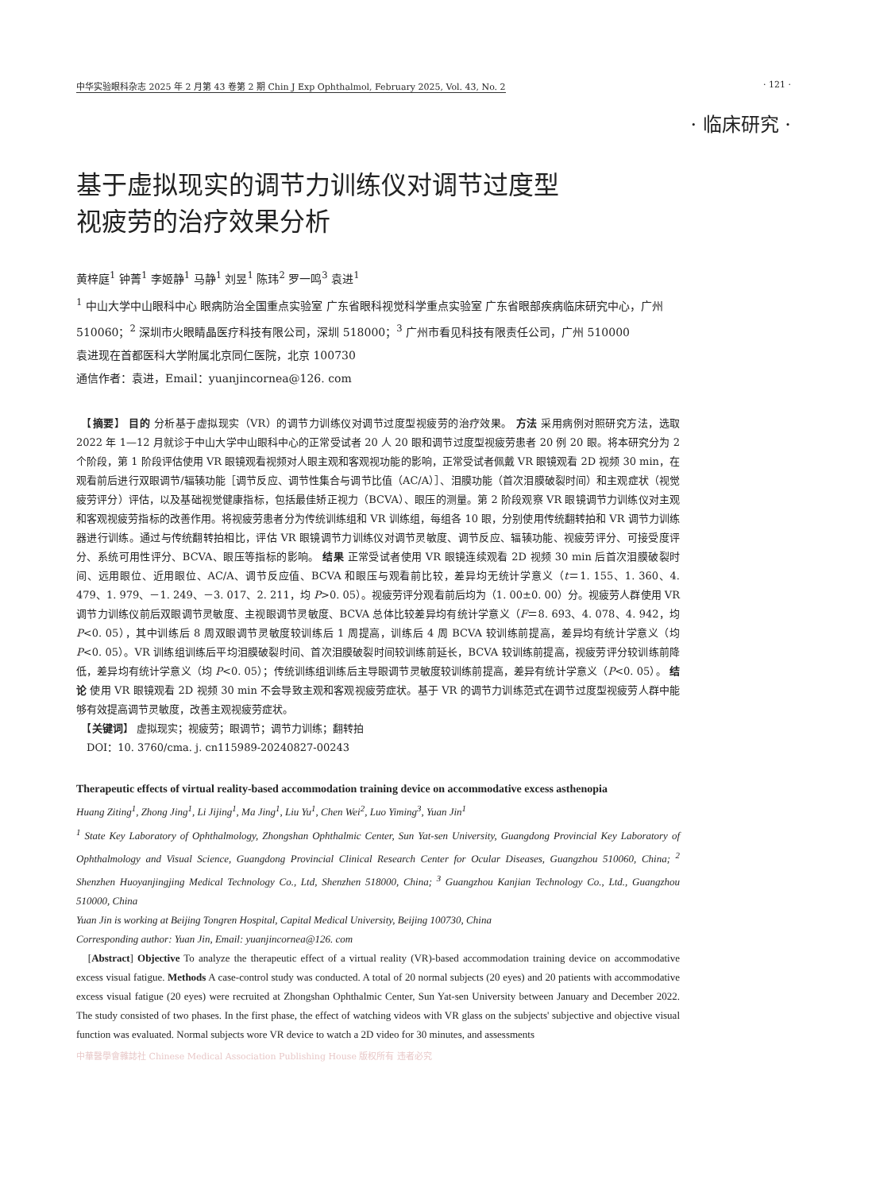中华实验眼科杂志 2025 年 2 月第 43 卷第 2 期 Chin J Exp Ophthalmol, February 2025, Vol. 43, No. 2 · 121 ·
· 临床研究 ·
基于虚拟现实的调节力训练仪对调节过度型
视疲劳的治疗效果分析
黄梓庭<sup>1</sup> 钟菁<sup>1</sup> 李姬静<sup>1</sup> 马静<sup>1</sup> 刘昱<sup>1</sup> 陈玮<sup>2</sup> 罗一鸣<sup>3</sup> 袁进<sup>1</sup>
<sup>1</sup> 中山大学中山眼科中心 眼病防治全国重点实验室 广东省眼科视觉科学重点实验室 广东省眼部疾病临床研究中心，广州 510060；<sup>2</sup> 深圳市火眼睛晶医疗科技有限公司，深圳 518000；<sup>3</sup> 广州市看见科技有限责任公司，广州 510000
袁进现在首都医科大学附属北京同仁医院，北京 100730
通信作者：袁进，Email：yuanjincornea@126. com
　【摘要】 目的 分析基于虚拟现实（VR）的调节力训练仪对调节过度型视疲劳的治疗效果。 方法 采用病例对照研究方法，选取 2022 年 1—12 月就诊于中山大学中山眼科中心的正常受试者 20 人 20 眼和调节过度型视疲劳患者 20 例 20 眼。将本研究分为 2 个阶段，第 1 阶段评估使用 VR 眼镜观看视频对人眼主观和客观视功能的影响，正常受试者佩戴 VR 眼镜观看 2D 视频 30 min，在观看前后进行双眼调节/辐辏功能［调节反应、调节性集合与调节比值（AC/A）］、泪膜功能（首次泪膜破裂时间）和主观症状（视觉疲劳评分）评估，以及基础视觉健康指标，包括最佳矫正视力（BCVA）、眼压的测量。第 2 阶段观察 VR 眼镜调节力训练仪对主观和客观视疲劳指标的改善作用。将视疲劳患者分为传统训练组和 VR 训练组，每组各 10 眼，分别使用传统翻转拍和 VR 调节力训练器进行训练。通过与传统翻转拍相比，评估 VR 眼镜调节力训练仪对调节灵敏度、调节反应、辐辏功能、视疲劳评分、可接受度评分、系统可用性评分、BCVA、眼压等指标的影响。 结果 正常受试者使用 VR 眼镜连续观看 2D 视频 30 min 后首次泪膜破裂时间、远用眼位、近用眼位、AC/A、调节反应值、BCVA 和眼压与观看前比较，差异均无统计学意义（t＝1. 155、1. 360、4. 479、1. 979、－1. 249、－3. 017、2. 211，均 P>0. 05）。视疲劳评分观看前后均为（1. 00±0. 00）分。视疲劳人群使用 VR 调节力训练仪前后双眼调节灵敏度、主视眼调节灵敏度、BCVA 总体比较差异均有统计学意义（F＝8. 693、4. 078、4. 942，均 P<0. 05），其中训练后 8 周双眼调节灵敏度较训练后 1 周提高，训练后 4 周 BCVA 较训练前提高，差异均有统计学意义（均 P<0. 05）。VR 训练组训练后平均泪膜破裂时间、首次泪膜破裂时间较训练前延长，BCVA 较训练前提高，视疲劳评分较训练前降低，差异均有统计学意义（均 P<0. 05）；传统训练组训练后主导眼调节灵敏度较训练前提高，差异有统计学意义（P<0. 05）。 结论 使用 VR 眼镜观看 2D 视频 30 min 不会导致主观和客观视疲劳症状。基于 VR 的调节力训练范式在调节过度型视疲劳人群中能够有效提高调节灵敏度，改善主观视疲劳症状。
　【关键词】 虚拟现实；视疲劳；眼调节；调节力训练；翻转拍
　DOI：10. 3760/cma. j. cn115989-20240827-00243
Therapeutic effects of virtual reality-based accommodation training device on accommodative excess asthenopia
Huang Ziting<sup>1</sup>, Zhong Jing<sup>1</sup>, Li Jijing<sup>1</sup>, Ma Jing<sup>1</sup>, Liu Yu<sup>1</sup>, Chen Wei<sup>2</sup>, Luo Yiming<sup>3</sup>, Yuan Jin<sup>1</sup>
<sup>1</sup> State Key Laboratory of Ophthalmology, Zhongshan Ophthalmic Center, Sun Yat-sen University, Guangdong Provincial Key Laboratory of Ophthalmology and Visual Science, Guangdong Provincial Clinical Research Center for Ocular Diseases, Guangzhou 510060, China; <sup>2</sup> Shenzhen Huoyanjingjing Medical Technology Co., Ltd, Shenzhen 518000, China; <sup>3</sup> Guangzhou Kanjian Technology Co., Ltd., Guangzhou 510000, China
Yuan Jin is working at Beijing Tongren Hospital, Capital Medical University, Beijing 100730, China
Corresponding author: Yuan Jin, Email: yuanjincornea@126. com
　[Abstract] Objective To analyze the therapeutic effect of a virtual reality (VR)-based accommodation training device on accommodative excess visual fatigue. Methods A case-control study was conducted. A total of 20 normal subjects (20 eyes) and 20 patients with accommodative excess visual fatigue (20 eyes) were recruited at Zhongshan Ophthalmic Center, Sun Yat-sen University between January and December 2022. The study consisted of two phases. In the first phase, the effect of watching videos with VR glass on the subjects' subjective and objective visual function was evaluated. Normal subjects wore VR device to watch a 2D video for 30 minutes, and assessments
中華醫學會雜誌社 Chinese Medical Association Publishing House 版权所有 违者必究